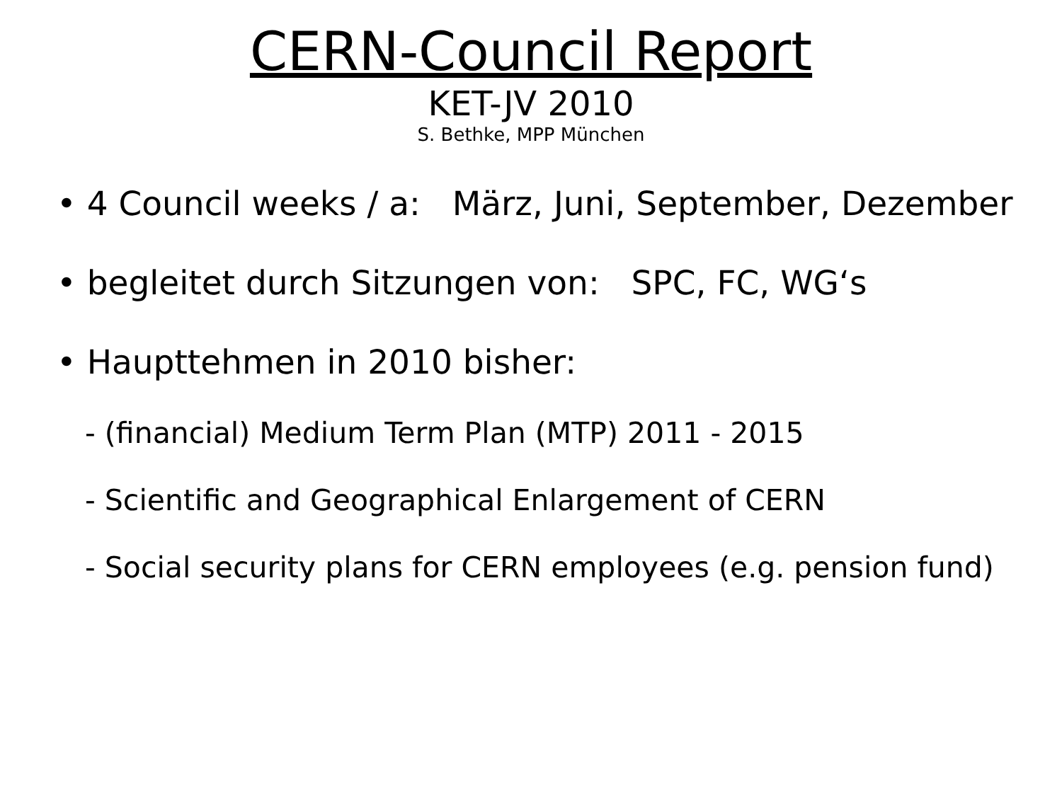CERN-Council Report
KET-JV 2010
S. Bethke, MPP München
• 4 Council weeks / a: März, Juni, September, Dezember
• begleitet durch Sitzungen von: SPC, FC, WG‘s
• Haupttehmen in 2010 bisher:
- (financial) Medium Term Plan (MTP) 2011 - 2015
- Scientific and Geographical Enlargement of CERN
- Social security plans for CERN employees (e.g. pension fund)